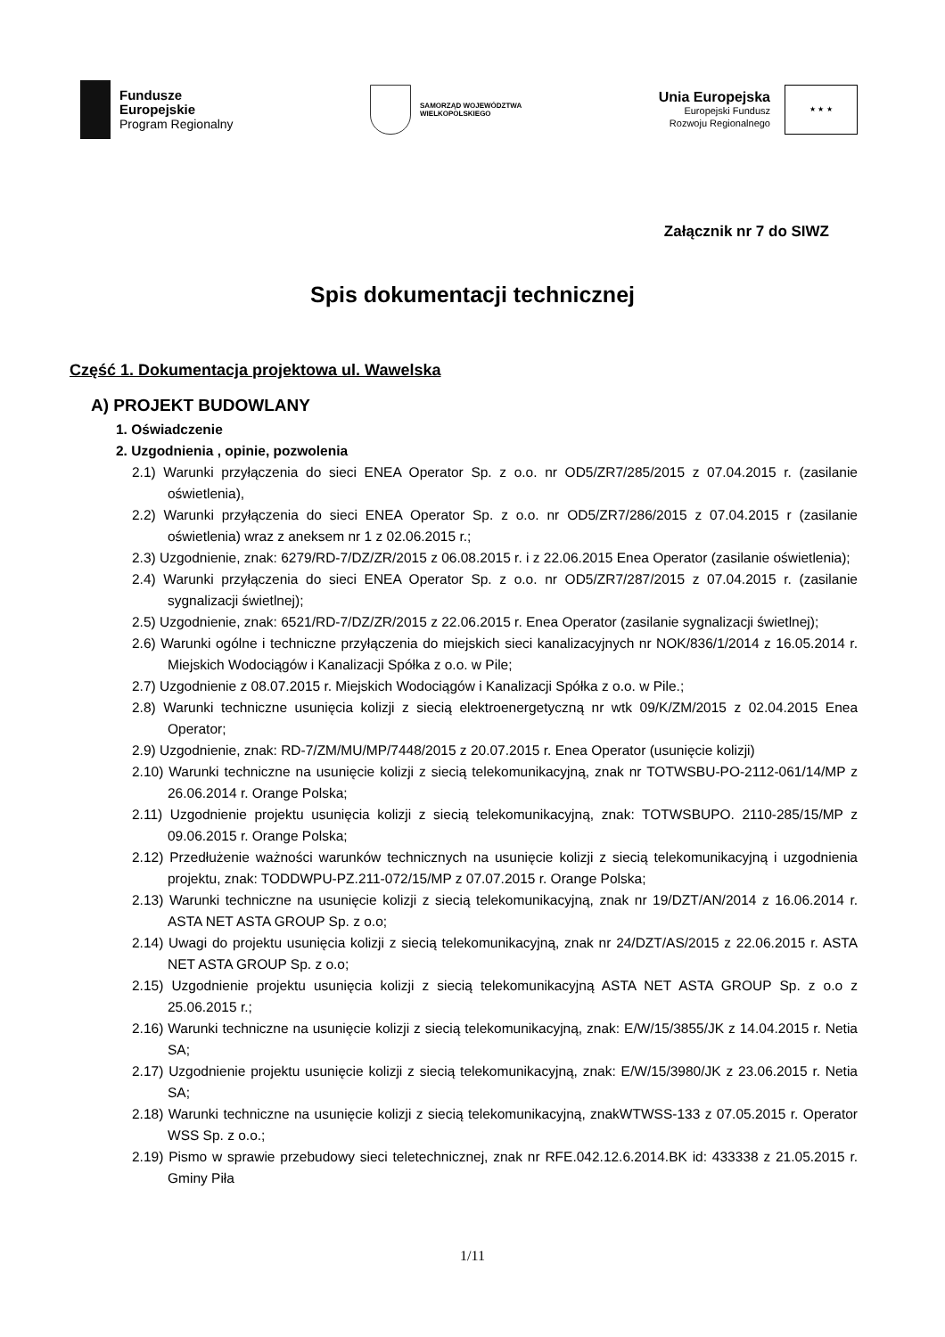Fundusze
Europejskie
Program Regionalny
SAMORZĄD WOJEWÓDZTWA
WIELKOPOLSKIEGO
Unia Europejska
Europejski Fundusz
Rozwoju Regionalnego
★ ★ ★
Załącznik nr 7 do SIWZ
Spis dokumentacji technicznej
Część 1. Dokumentacja projektowa ul. Wawelska
A) PROJEKT BUDOWLANY
1. Oświadczenie
2. Uzgodnienia , opinie, pozwolenia
2.1) Warunki przyłączenia do sieci ENEA Operator Sp. z o.o. nr OD5/ZR7/285/2015 z 07.04.2015 r. (zasilanie oświetlenia),
2.2) Warunki przyłączenia do sieci ENEA Operator Sp. z o.o. nr OD5/ZR7/286/2015 z 07.04.2015 r (zasilanie oświetlenia) wraz z aneksem nr 1 z 02.06.2015 r.;
2.3) Uzgodnienie, znak: 6279/RD-7/DZ/ZR/2015 z 06.08.2015 r. i z 22.06.2015 Enea Operator (zasilanie oświetlenia);
2.4) Warunki przyłączenia do sieci ENEA Operator Sp. z o.o. nr OD5/ZR7/287/2015 z 07.04.2015 r. (zasilanie sygnalizacji świetlnej);
2.5) Uzgodnienie, znak: 6521/RD-7/DZ/ZR/2015 z 22.06.2015 r. Enea Operator (zasilanie sygnalizacji świetlnej);
2.6) Warunki ogólne i techniczne przyłączenia do miejskich sieci kanalizacyjnych nr NOK/836/1/2014 z 16.05.2014 r. Miejskich Wodociągów i Kanalizacji Spółka z o.o. w Pile;
2.7) Uzgodnienie z 08.07.2015 r. Miejskich Wodociągów i Kanalizacji Spółka z o.o. w Pile.;
2.8) Warunki techniczne usunięcia kolizji z siecią elektroenergetyczną nr wtk 09/K/ZM/2015 z 02.04.2015 Enea Operator;
2.9) Uzgodnienie, znak: RD-7/ZM/MU/MP/7448/2015 z 20.07.2015 r. Enea Operator (usunięcie kolizji)
2.10) Warunki techniczne na usunięcie kolizji z siecią telekomunikacyjną, znak nr TOTWSBU-PO-2112-061/14/MP z 26.06.2014 r. Orange Polska;
2.11) Uzgodnienie projektu usunięcia kolizji z siecią telekomunikacyjną, znak: TOTWSBUPO. 2110-285/15/MP z 09.06.2015 r. Orange Polska;
2.12) Przedłużenie ważności warunków technicznych na usunięcie kolizji z siecią telekomunikacyjną i uzgodnienia projektu, znak: TODDWPU-PZ.211-072/15/MP z 07.07.2015 r. Orange Polska;
2.13) Warunki techniczne na usunięcie kolizji z siecią telekomunikacyjną, znak nr 19/DZT/AN/2014 z 16.06.2014 r. ASTA NET ASTA GROUP Sp. z o.o;
2.14) Uwagi do projektu usunięcia kolizji z siecią telekomunikacyjną, znak nr 24/DZT/AS/2015 z 22.06.2015 r. ASTA NET ASTA GROUP Sp. z o.o;
2.15) Uzgodnienie projektu usunięcia kolizji z siecią telekomunikacyjną ASTA NET ASTA GROUP Sp. z o.o z 25.06.2015 r.;
2.16) Warunki techniczne na usunięcie kolizji z siecią telekomunikacyjną, znak: E/W/15/3855/JK z 14.04.2015 r. Netia SA;
2.17) Uzgodnienie projektu usunięcie kolizji z siecią telekomunikacyjną, znak: E/W/15/3980/JK z 23.06.2015 r. Netia SA;
2.18) Warunki techniczne na usunięcie kolizji z siecią telekomunikacyjną, znakWTWSS-133 z 07.05.2015 r. Operator WSS Sp. z o.o.;
2.19) Pismo w sprawie przebudowy sieci teletechnicznej, znak nr RFE.042.12.6.2014.BK id: 433338 z 21.05.2015 r. Gminy Piła
1/11